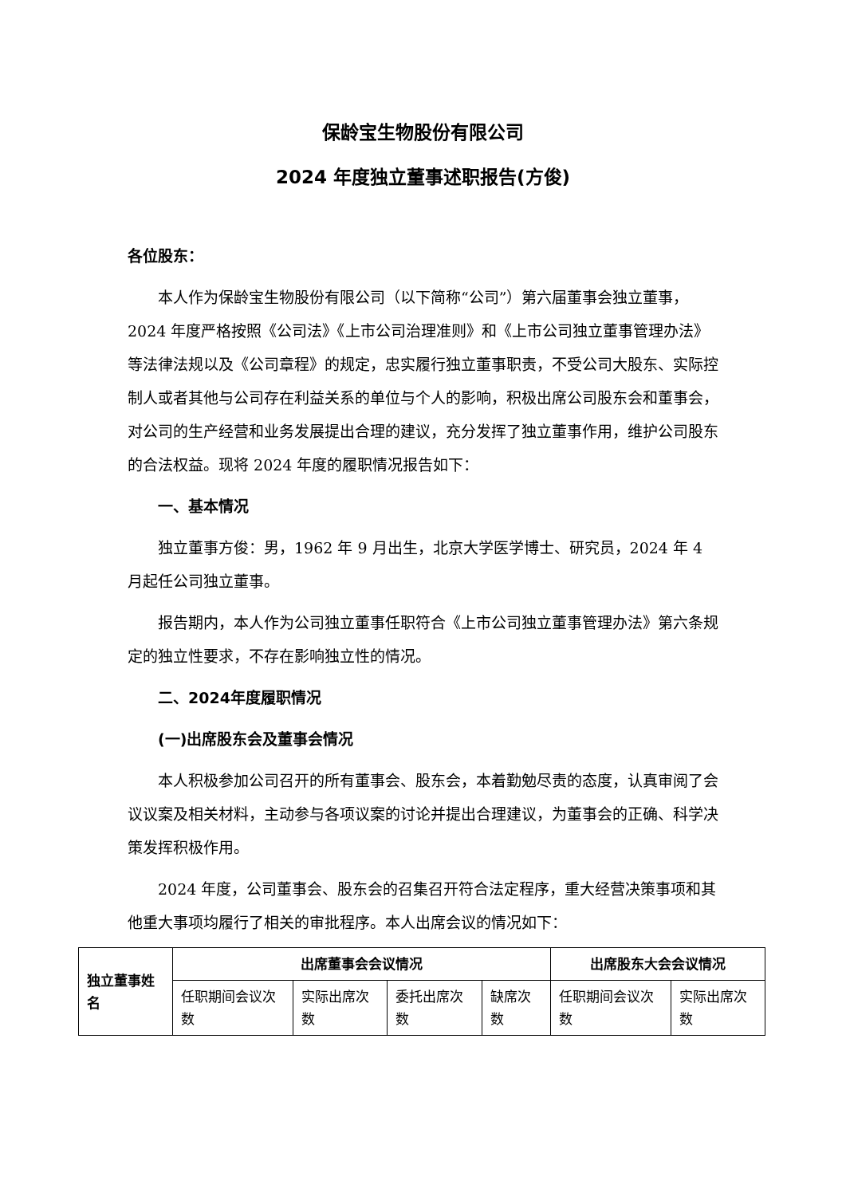保龄宝生物股份有限公司
2024 年度独立董事述职报告(方俊)
各位股东：
本人作为保龄宝生物股份有限公司（以下简称“公司”）第六届董事会独立董事，2024 年度严格按照《公司法》《上市公司治理准则》和《上市公司独立董事管理办法》等法律法规以及《公司章程》的规定，忠实履行独立董事职责，不受公司大股东、实际控制人或者其他与公司存在利益关系的单位与个人的影响，积极出席公司股东会和董事会，对公司的生产经营和业务发展提出合理的建议，充分发挥了独立董事作用，维护公司股东的合法权益。现将 2024 年度的履职情况报告如下：
一、基本情况
独立董事方俊：男，1962 年 9 月出生，北京大学医学博士、研究员，2024 年 4 月起任公司独立董事。
报告期内，本人作为公司独立董事任职符合《上市公司独立董事管理办法》第六条规定的独立性要求，不存在影响独立性的情况。
二、2024年度履职情况
(一)出席股东会及董事会情况
本人积极参加公司召开的所有董事会、股东会，本着勤勉尽责的态度，认真审阅了会议议案及相关材料，主动参与各项议案的讨论并提出合理建议，为董事会的正确、科学决策发挥积极作用。
2024 年度，公司董事会、股东会的召集召开符合法定程序，重大经营决策事项和其他重大事项均履行了相关的审批程序。本人出席会议的情况如下：
| 独立董事姓名 | 出席董事会会议情况 | | | | 出席股东大会会议情况 | |
| --- | --- | --- | --- | --- | --- | --- |
| | 任职期间会议次数 | 实际出席次数 | 委托出席次数 | 缺席次数 | 任职期间会议次数 | 实际出席次数 |